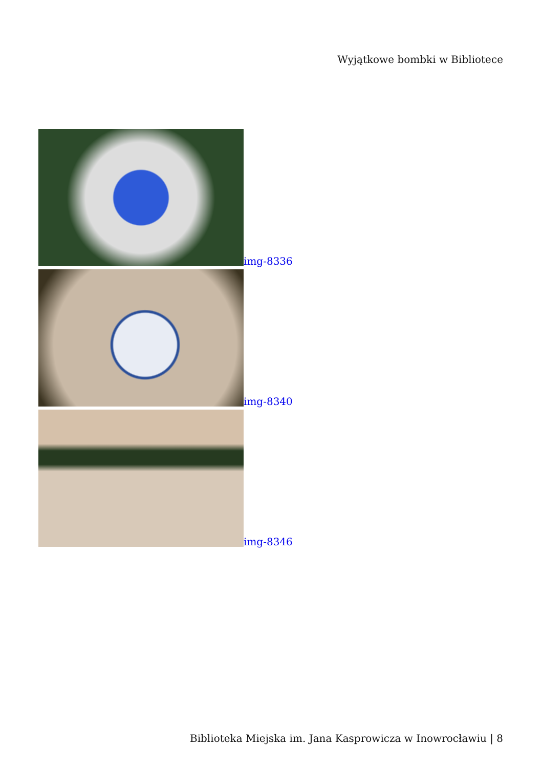Wyjątkowe bombki w Bibliotece
img-8336
img-8340
img-8346
Biblioteka Miejska im. Jana Kasprowicza w Inowrocławiu | 8